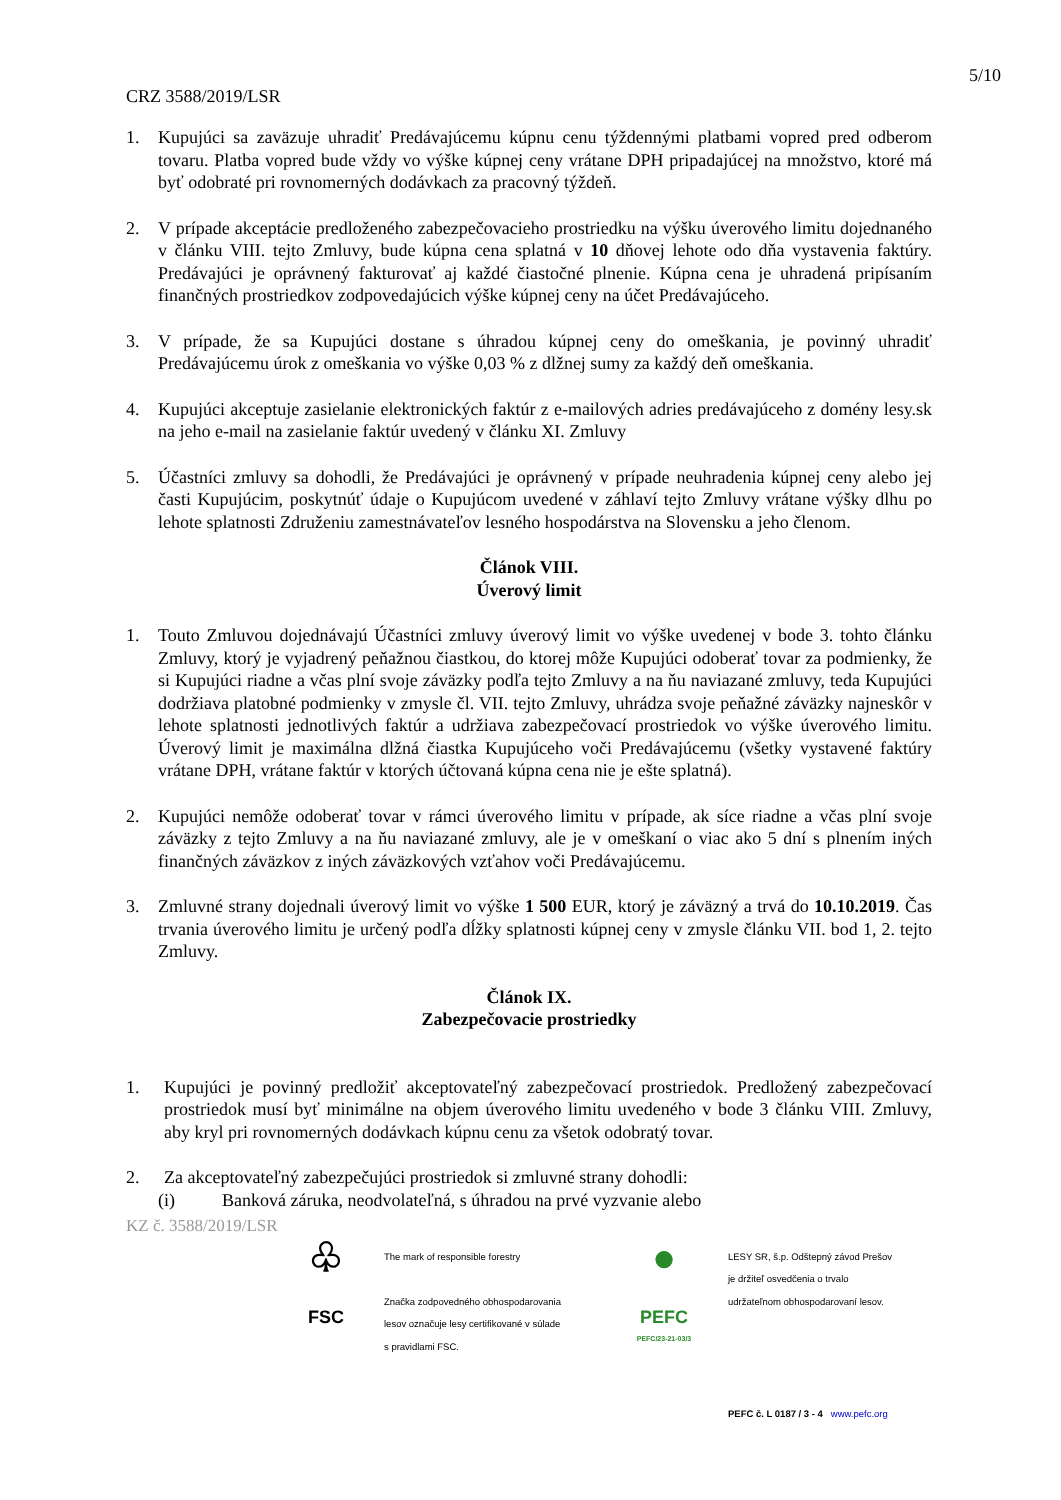5/10
CRZ 3588/2019/LSR
1. Kupujúci sa zaväzuje uhradiť Predávajúcemu kúpnu cenu týždennými platbami vopred pred odberom tovaru. Platba vopred bude vždy vo výške kúpnej ceny vrátane DPH pripadajúcej na množstvo, ktoré má byť odobraté pri rovnomerných dodávkach za pracovný týždeň.
2. V prípade akceptácie predloženého zabezpečovacieho prostriedku na výšku úverového limitu dojednaného v článku VIII. tejto Zmluvy, bude kúpna cena splatná v 10 dňovej lehote odo dňa vystavenia faktúry. Predávajúci je oprávnený fakturovať aj každé čiastočné plnenie. Kúpna cena je uhradená pripísaním finančných prostriedkov zodpovedajúcich výške kúpnej ceny na účet Predávajúceho.
3. V prípade, že sa Kupujúci dostane s úhradou kúpnej ceny do omeškania, je povinný uhradiť Predávajúcemu úrok z omeškania vo výške 0,03 % z dlžnej sumy za každý deň omeškania.
4. Kupujúci akceptuje zasielanie elektronických faktúr z e-mailových adries predávajúceho z domény lesy.sk na jeho e-mail na zasielanie faktúr uvedený v článku XI. Zmluvy
5. Účastníci zmluvy sa dohodli, že Predávajúci je oprávnený v prípade neuhradenia kúpnej ceny alebo jej časti Kupujúcim, poskytnúť údaje o Kupujúcom uvedené v záhlaví tejto Zmluvy vrátane výšky dlhu po lehote splatnosti Združeniu zamestnávateľov lesného hospodárstva na Slovensku a jeho členom.
Článok VIII.
Úverový limit
1. Touto Zmluvou dojednávajú Účastníci zmluvy úverový limit vo výške uvedenej v bode 3. tohto článku Zmluvy, ktorý je vyjadrený peňažnou čiastkou, do ktorej môže Kupujúci odoberať tovar za podmienky, že si Kupujúci riadne a včas plní svoje záväzky podľa tejto Zmluvy a na ňu naviazané zmluvy, teda Kupujúci dodržiava platobné podmienky v zmysle čl. VII. tejto Zmluvy, uhrádza svoje peňažné záväzky najneskôr v lehote splatnosti jednotlivých faktúr a udržiava zabezpečovací prostriedok vo výške úverového limitu. Úverový limit je maximálna dlžná čiastka Kupujúceho voči Predávajúcemu (všetky vystavené faktúry vrátane DPH, vrátane faktúr v ktorých účtovaná kúpna cena nie je ešte splatná).
2. Kupujúci nemôže odoberať tovar v rámci úverového limitu v prípade, ak síce riadne a včas plní svoje záväzky z tejto Zmluvy a na ňu naviazané zmluvy, ale je v omeškaní o viac ako 5 dní s plnením iných finančných záväzkov z iných záväzkových vzťahov voči Predávajúcemu.
3. Zmluvné strany dojednali úverový limit vo výške 1 500 EUR, ktorý je záväzný a trvá do 10.10.2019. Čas trvania úverového limitu je určený podľa dĺžky splatnosti kúpnej ceny v zmysle článku VII. bod 1, 2. tejto Zmluvy.
Článok IX.
Zabezpečovacie prostriedky
1. Kupujúci je povinný predložiť akceptovateľný zabezpečovací prostriedok. Predložený zabezpečovací prostriedok musí byť minimálne na objem úverového limitu uvedeného v bode 3 článku VIII. Zmluvy, aby kryl pri rovnomerných dodávkach kúpnu cenu za všetok odobratý tovar.
2. Za akceptovateľný zabezpečujúci prostriedok si zmluvné strany dohodli:
(i) Banková záruka, neodvolateľná, s úhradou na prvé vyzvanie alebo
KZ č. 3588/2019/LSR
♧
FSC
The mark of responsible forestry
Značka zodpovedného obhospodarovania
lesov označuje lesy certifikované v súlade
s pravidlami FSC.
●
PEFC
PEFC/23-21-03/3
LESY SR, š.p. Odštepný závod Prešov
je držiteľ osvedčenia o trvalo
udržateľnom obhospodarovaní lesov.
PEFC č. L 0187 / 3 - 4 www.pefc.org